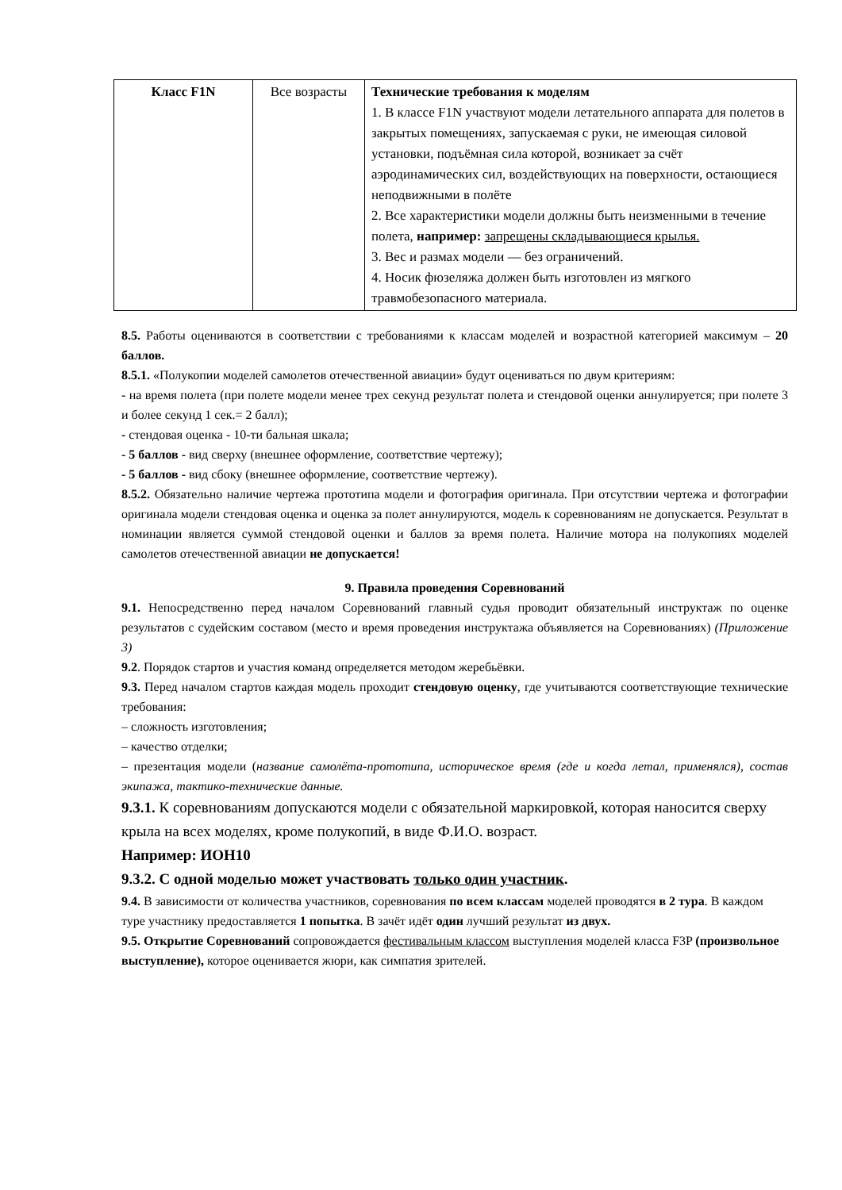| Класс F1N | Все возрасты | Технические требования к моделям 1. В классе F1N участвуют модели летательного аппарата для полетов в закрытых помещениях, запускаемая с руки, не имеющая силовой установки, подъёмная сила которой, возникает за счёт аэродинамических сил, воздействующих на поверхности, остающиеся неподвижными в полёте 2. Все характеристики модели должны быть неизменными в течение полета, например: запрещены складывающиеся крылья. 3. Вес и размах модели — без ограничений. 4. Носик фюзеляжа должен быть изготовлен из мягкого травмобезопасного материала. |
8.5. Работы оцениваются в соответствии с требованиями к классам моделей и возрастной категорией максимум – 20 баллов.
8.5.1. «Полукопии моделей самолетов отечественной авиации» будут оцениваться по двум критериям:
- на время полета (при полете модели менее трех секунд результат полета и стендовой оценки аннулируется; при полете 3 и более секунд 1 сек.= 2 балл);
- стендовая оценка - 10-ти бальная шкала;
- 5 баллов - вид сверху (внешнее оформление, соответствие чертежу);
- 5 баллов - вид сбоку (внешнее оформление, соответствие чертежу).
8.5.2. Обязательно наличие чертежа прототипа модели и фотография оригинала. При отсутствии чертежа и фотографии оригинала модели стендовая оценка и оценка за полет аннулируются, модель к соревнованиям не допускается. Результат в номинации является суммой стендовой оценки и баллов за время полета. Наличие мотора на полукопиях моделей самолетов отечественной авиации не допускается!
9. Правила проведения Соревнований
9.1. Непосредственно перед началом Соревнований главный судья проводит обязательный инструктаж по оценке результатов с судейским составом (место и время проведения инструктажа объявляется на Соревнованиях) (Приложение 3)
9.2. Порядок стартов и участия команд определяется методом жеребьёвки.
9.3. Перед началом стартов каждая модель проходит стендовую оценку, где учитываются соответствующие технические требования:
– сложность изготовления;
– качество отделки;
– презентация модели (название самолёта-прототипа, историческое время (где и когда летал, применялся), состав экипажа, тактико-технические данные.
9.3.1. К соревнованиям допускаются модели с обязательной маркировкой, которая наносится сверху крыла на всех моделях, кроме полукопий, в виде Ф.И.О. возраст.
Например: ИОН10
9.3.2. С одной моделью может участвовать только один участник.
9.4. В зависимости от количества участников, соревнования по всем классам моделей проводятся в 2 тура. В каждом туре участнику предоставляется 1 попытка. В зачёт идёт один лучший результат из двух.
9.5. Открытие Соревнований сопровождается фестивальным классом выступления моделей класса F3P (произвольное выступление), которое оценивается жюри, как симпатия зрителей.